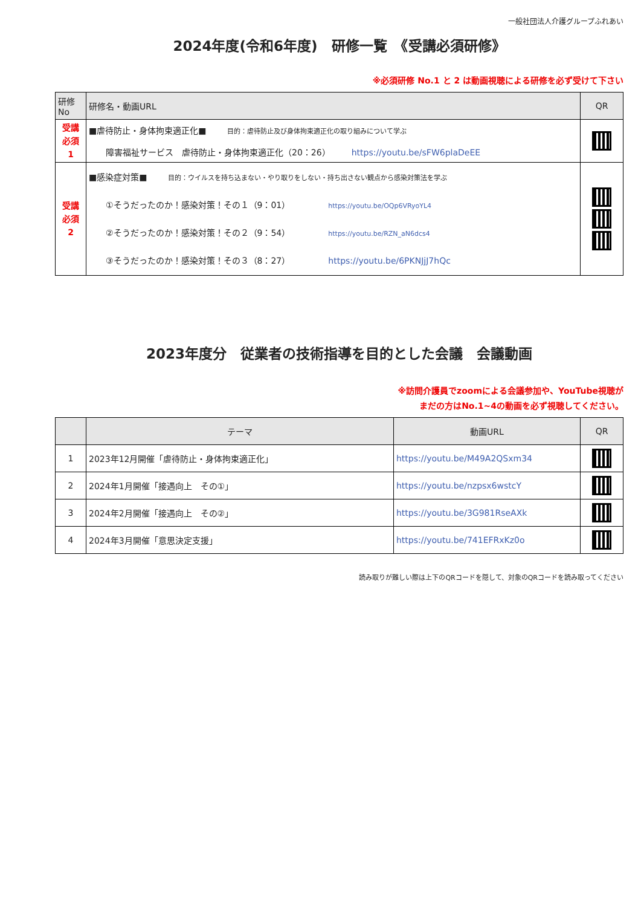一般社団法人介護グループふれあい
2024年度(令和6年度)　研修一覧　《受講必須研修》
※必須研修 No.1 と 2 は動画視聴による研修を必ず受けて下さい
| 研修No | 研修名・動画URL | QR |
| --- | --- | --- |
| 受講 必須 1 | ■虐待防止・身体拘束適正化■ 目的：虐待防止及び身体拘束適正化の取り組みについて学ぶ 障害福祉サービス 虐待防止・身体拘束適正化（20：26） https://youtu.be/sFW6plaDeEE | |
| 受講 必須 2 | ■感染症対策■ 目的：ウイルスを持ち込まない・やり取りをしない・持ち出さない観点から感染対策法を学ぶ ①そうだったのか！感染対策！その１（9：01） https://youtu.be/OQp6VRyoYL4 ②そうだったのか！感染対策！その２（9：54） https://youtu.be/RZN_aN6dcs4 ③そうだったのか！感染対策！その３（8：27） https://youtu.be/6PKNJjJ7hQc | |
2023年度分　従業者の技術指導を目的とした会議　会議動画
※訪問介護員でzoomによる会議参加や、YouTube視聴が
まだの方はNo.1~4の動画を必ず視聴してください。
| | テーマ | 動画URL | QR |
| --- | --- | --- | --- |
| 1 | 2023年12月開催「虐待防止・身体拘束適正化」 | https://youtu.be/M49A2QSxm34 | |
| 2 | 2024年1月開催「接遇向上 その①」 | https://youtu.be/nzpsx6wstcY | |
| 3 | 2024年2月開催「接遇向上 その②」 | https://youtu.be/3G981RseAXk | |
| 4 | 2024年3月開催「意思決定支援」 | https://youtu.be/741EFRxKz0o | |
読み取りが難しい際は上下のQRコードを隠して、対象のQRコードを読み取ってください